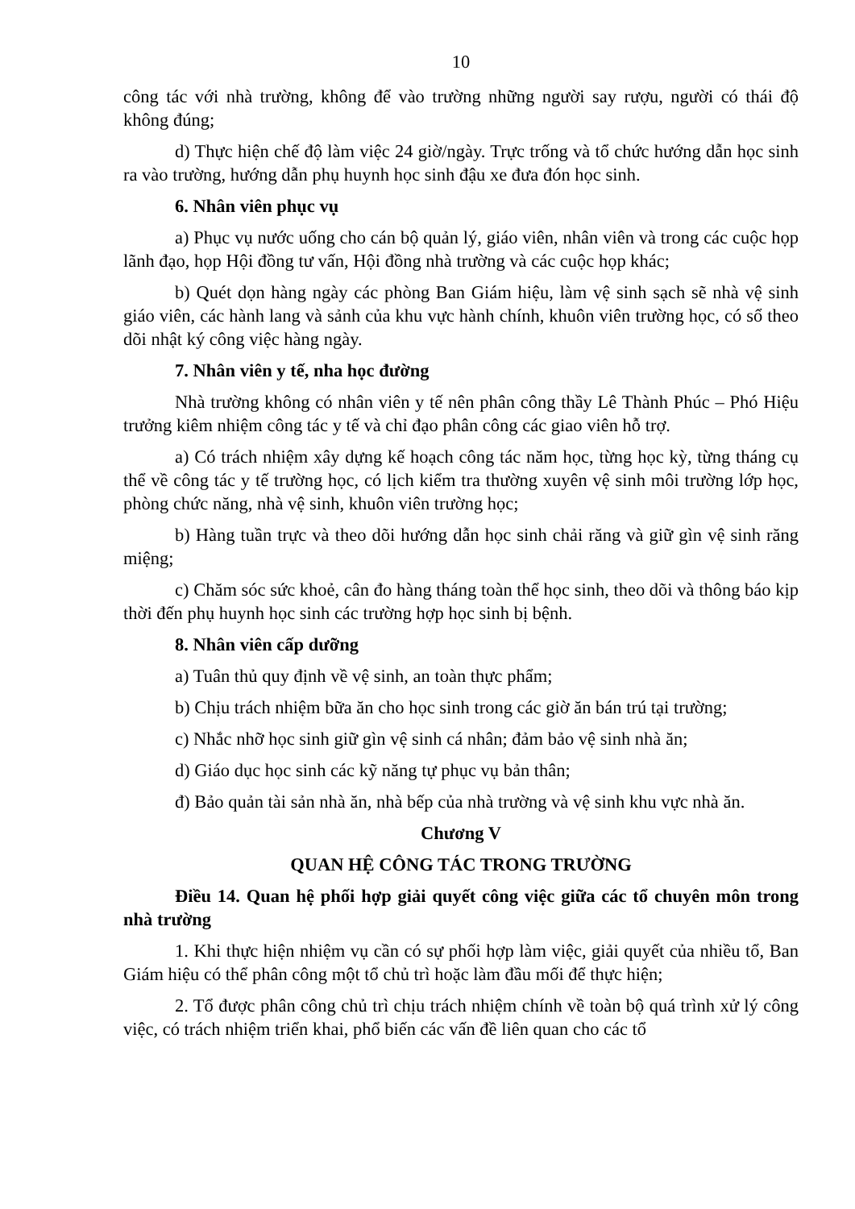10
công tác với nhà trường, không để vào trường những người say rượu, người có thái độ không đúng;
d) Thực hiện chế độ làm việc 24 giờ/ngày. Trực trống và tổ chức hướng dẫn học sinh ra vào trường, hướng dẫn phụ huynh học sinh đậu xe đưa đón học sinh.
6. Nhân viên phục vụ
a) Phục vụ nước uống cho cán bộ quản lý, giáo viên, nhân viên và trong các cuộc họp lãnh đạo, họp Hội đồng tư vấn, Hội đồng nhà trường và các cuộc họp khác;
b) Quét dọn hàng ngày các phòng Ban Giám hiệu, làm vệ sinh sạch sẽ nhà vệ sinh giáo viên, các hành lang và sảnh của khu vực hành chính, khuôn viên trường học, có sổ theo dõi nhật ký công việc hàng ngày.
7. Nhân viên y tế, nha học đường
Nhà trường không có nhân viên y tế nên phân công thầy Lê Thành Phúc – Phó Hiệu trưởng kiêm nhiệm công tác y tế và chỉ đạo phân công các giao viên hỗ trợ.
a) Có trách nhiệm xây dựng kế hoạch công tác năm học, từng học kỳ, từng tháng cụ thể về công tác y tế trường học, có lịch kiểm tra thường xuyên vệ sinh môi trường lớp học, phòng chức năng, nhà vệ sinh, khuôn viên trường học;
b) Hàng tuần trực và theo dõi hướng dẫn học sinh chải răng và giữ gìn vệ sinh răng miệng;
c) Chăm sóc sức khoẻ, cân đo hàng tháng toàn thể học sinh, theo dõi và thông báo kịp thời đến phụ huynh học sinh các trường hợp học sinh bị bệnh.
8. Nhân viên cấp dưỡng
a) Tuân thủ quy định về vệ sinh, an toàn thực phẩm;
b) Chịu trách nhiệm bữa ăn cho học sinh trong các giờ ăn bán trú tại trường;
c) Nhắc nhỡ học sinh giữ gìn vệ sinh cá nhân; đảm bảo vệ sinh nhà ăn;
d) Giáo dục học sinh các kỹ năng tự phục vụ bản thân;
đ) Bảo quản tài sản nhà ăn, nhà bếp của nhà trường và vệ sinh khu vực nhà ăn.
Chương V
QUAN HỆ CÔNG TÁC TRONG TRƯỜNG
Điều 14. Quan hệ phối hợp giải quyết công việc giữa các tổ chuyên môn trong nhà trường
1. Khi thực hiện nhiệm vụ cần có sự phối hợp làm việc, giải quyết của nhiều tổ, Ban Giám hiệu có thể phân công một tổ chủ trì hoặc làm đầu mối để thực hiện;
2. Tổ được phân công chủ trì chịu trách nhiệm chính về toàn bộ quá trình xử lý công việc, có trách nhiệm triển khai, phổ biến các vấn đề liên quan cho các tổ